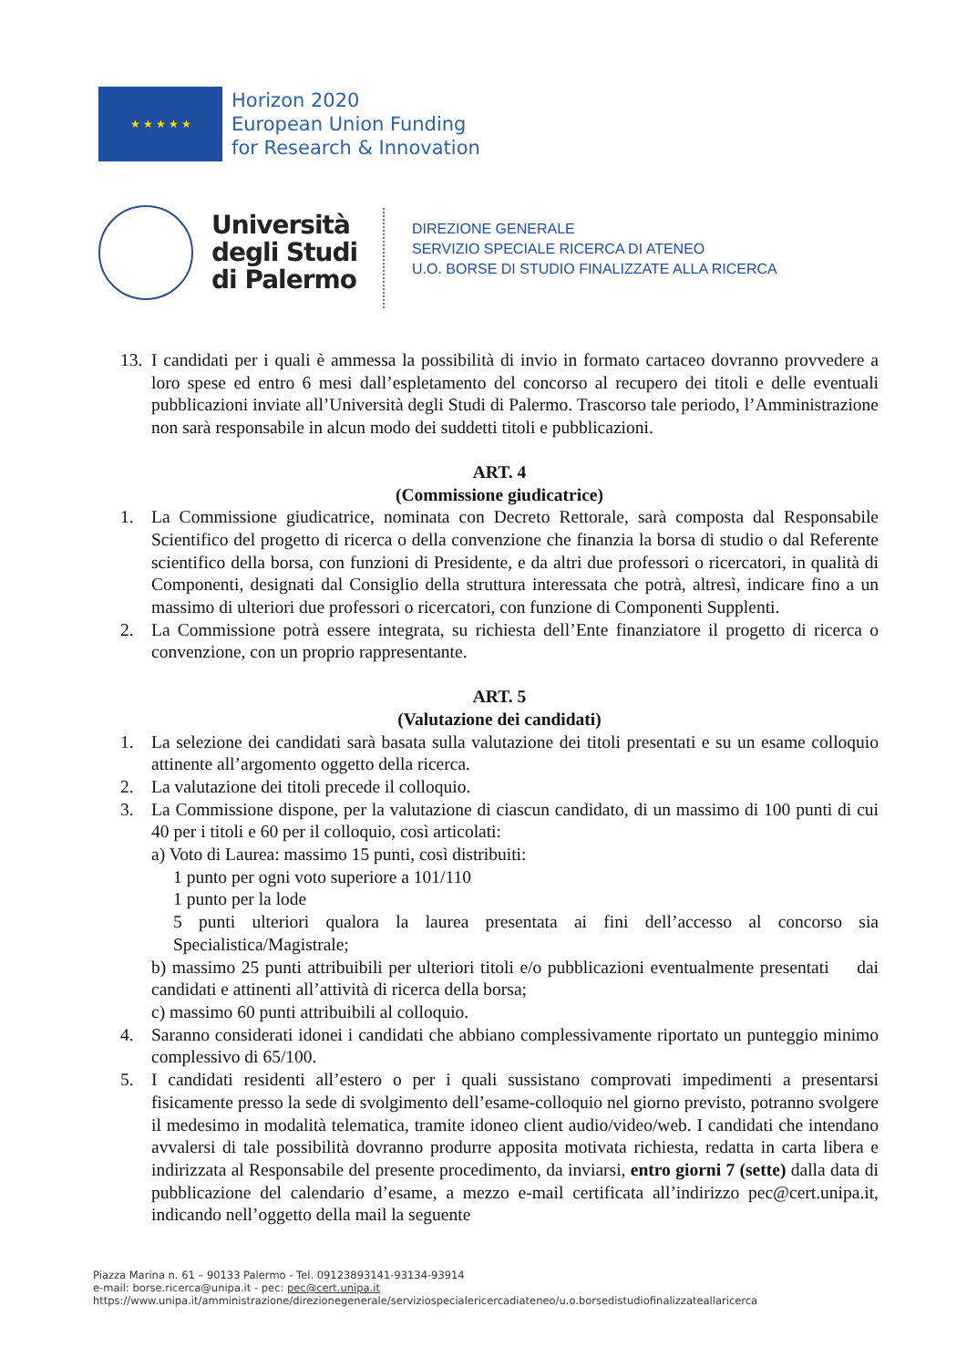★ ★ ★ ★ ★
Horizon 2020
European Union Funding
for Research & Innovation
Università
degli Studi
di Palermo
DIREZIONE GENERALE
SERVIZIO SPECIALE RICERCA DI ATENEO
U.O. BORSE DI STUDIO FINALIZZATE ALLA RICERCA
13. I candidati per i quali è ammessa la possibilità di invio in formato cartaceo dovranno provvedere a loro spese ed entro 6 mesi dall’espletamento del concorso al recupero dei titoli e delle eventuali pubblicazioni inviate all’Università degli Studi di Palermo. Trascorso tale periodo, l’Amministrazione non sarà responsabile in alcun modo dei suddetti titoli e pubblicazioni.
ART. 4
(Commissione giudicatrice)
1. La Commissione giudicatrice, nominata con Decreto Rettorale, sarà composta dal Responsabile Scientifico del progetto di ricerca o della convenzione che finanzia la borsa di studio o dal Referente scientifico della borsa, con funzioni di Presidente, e da altri due professori o ricercatori, in qualità di Componenti, designati dal Consiglio della struttura interessata che potrà, altresì, indicare fino a un massimo di ulteriori due professori o ricercatori, con funzione di Componenti Supplenti.
2. La Commissione potrà essere integrata, su richiesta dell’Ente finanziatore il progetto di ricerca o convenzione, con un proprio rappresentante.
ART. 5
(Valutazione dei candidati)
1. La selezione dei candidati sarà basata sulla valutazione dei titoli presentati e su un esame colloquio attinente all’argomento oggetto della ricerca.
2. La valutazione dei titoli precede il colloquio.
3. La Commissione dispone, per la valutazione di ciascun candidato, di un massimo di 100 punti di cui 40 per i titoli e 60 per il colloquio, così articolati:
a) Voto di Laurea: massimo 15 punti, così distribuiti:
1 punto per ogni voto superiore a 101/110
1 punto per la lode
5 punti ulteriori qualora la laurea presentata ai fini dell’accesso al concorso sia Specialistica/Magistrale;
b) massimo 25 punti attribuibili per ulteriori titoli e/o pubblicazioni eventualmente presentati dai candidati e attinenti all’attività di ricerca della borsa;
c) massimo 60 punti attribuibili al colloquio.
4. Saranno considerati idonei i candidati che abbiano complessivamente riportato un punteggio minimo complessivo di 65/100.
5. I candidati residenti all’estero o per i quali sussistano comprovati impedimenti a presentarsi fisicamente presso la sede di svolgimento dell’esame-colloquio nel giorno previsto, potranno svolgere il medesimo in modalità telematica, tramite idoneo client audio/video/web. I candidati che intendano avvalersi di tale possibilità dovranno produrre apposita motivata richiesta, redatta in carta libera e indirizzata al Responsabile del presente procedimento, da inviarsi, entro giorni 7 (sette) dalla data di pubblicazione del calendario d’esame, a mezzo e-mail certificata all’indirizzo pec@cert.unipa.it, indicando nell’oggetto della mail la seguente
Piazza Marina n. 61 – 90133 Palermo - Tel. 09123893141-93134-93914
e-mail: borse.ricerca@unipa.it - pec: pec@cert.unipa.it
https://www.unipa.it/amministrazione/direzionegenerale/serviziospecialericercadiateneo/u.o.borsedistudiofinalizzateallaricerca